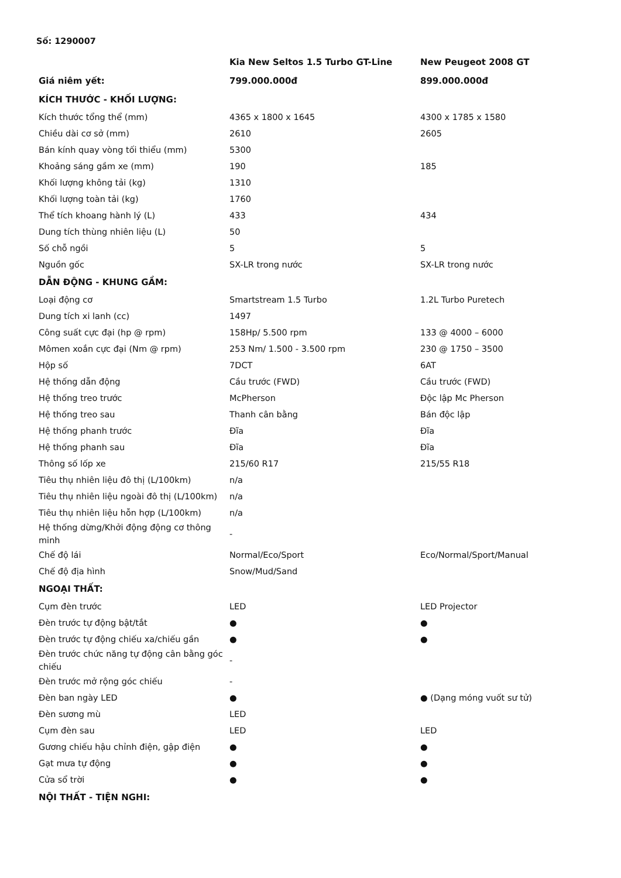Số: 1290007
| | Kia New Seltos 1.5 Turbo GT-Line | New Peugeot 2008 GT |
| --- | --- | --- |
| Giá niêm yết: | 799.000.000đ | 899.000.000đ |
| KÍCH THƯỚC - KHỐI LƯỢNG: | | |
| Kích thước tổng thể (mm) | 4365 x 1800 x 1645 | 4300 x 1785 x 1580 |
| Chiều dài cơ sở (mm) | 2610 | 2605 |
| Bán kính quay vòng tối thiểu (mm) | 5300 | |
| Khoảng sáng gầm xe (mm) | 190 | 185 |
| Khối lượng không tải (kg) | 1310 | |
| Khối lượng toàn tải (kg) | 1760 | |
| Thể tích khoang hành lý (L) | 433 | 434 |
| Dung tích thùng nhiên liệu (L) | 50 | |
| Số chỗ ngồi | 5 | 5 |
| Nguồn gốc | SX-LR trong nước | SX-LR trong nước |
| DẪN ĐỘNG - KHUNG GẦM: | | |
| Loại động cơ | Smartstream 1.5 Turbo | 1.2L Turbo Puretech |
| Dung tích xi lanh (cc) | 1497 | |
| Công suất cực đại (hp @ rpm) | 158Hp/ 5.500 rpm | 133 @ 4000 – 6000 |
| Mômen xoắn cực đại (Nm @ rpm) | 253 Nm/ 1.500 - 3.500 rpm | 230 @ 1750 – 3500 |
| Hộp số | 7DCT | 6AT |
| Hệ thống dẫn động | Cầu trước (FWD) | Cầu trước (FWD) |
| Hệ thống treo trước | McPherson | Độc lập Mc Pherson |
| Hệ thống treo sau | Thanh cân bằng | Bán độc lập |
| Hệ thống phanh trước | Đĩa | Đĩa |
| Hệ thống phanh sau | Đĩa | Đĩa |
| Thông số lốp xe | 215/60 R17 | 215/55 R18 |
| Tiêu thụ nhiên liệu đô thị (L/100km) | n/a | |
| Tiêu thụ nhiên liệu ngoài đô thị (L/100km) | n/a | |
| Tiêu thụ nhiên liệu hỗn hợp (L/100km) | n/a | |
| Hệ thống dừng/Khởi động động cơ thông minh | - | |
| Chế độ lái | Normal/Eco/Sport | Eco/Normal/Sport/Manual |
| Chế độ địa hình | Snow/Mud/Sand | |
| NGOẠI THẤT: | | |
| Cụm đèn trước | LED | LED Projector |
| Đèn trước tự động bật/tắt | ● | ● |
| Đèn trước tự động chiếu xa/chiếu gần | ● | ● |
| Đèn trước chức năng tự động cân bằng góc chiếu | - | |
| Đèn trước mở rộng góc chiếu | - | |
| Đèn ban ngày LED | ● | ● (Dạng móng vuốt sư tử) |
| Đèn sương mù | LED | |
| Cụm đèn sau | LED | LED |
| Gương chiếu hậu chỉnh điện, gập điện | ● | ● |
| Gạt mưa tự động | ● | ● |
| Cửa sổ trời | ● | ● |
| NỘI THẤT - TIỆN NGHI: | | |